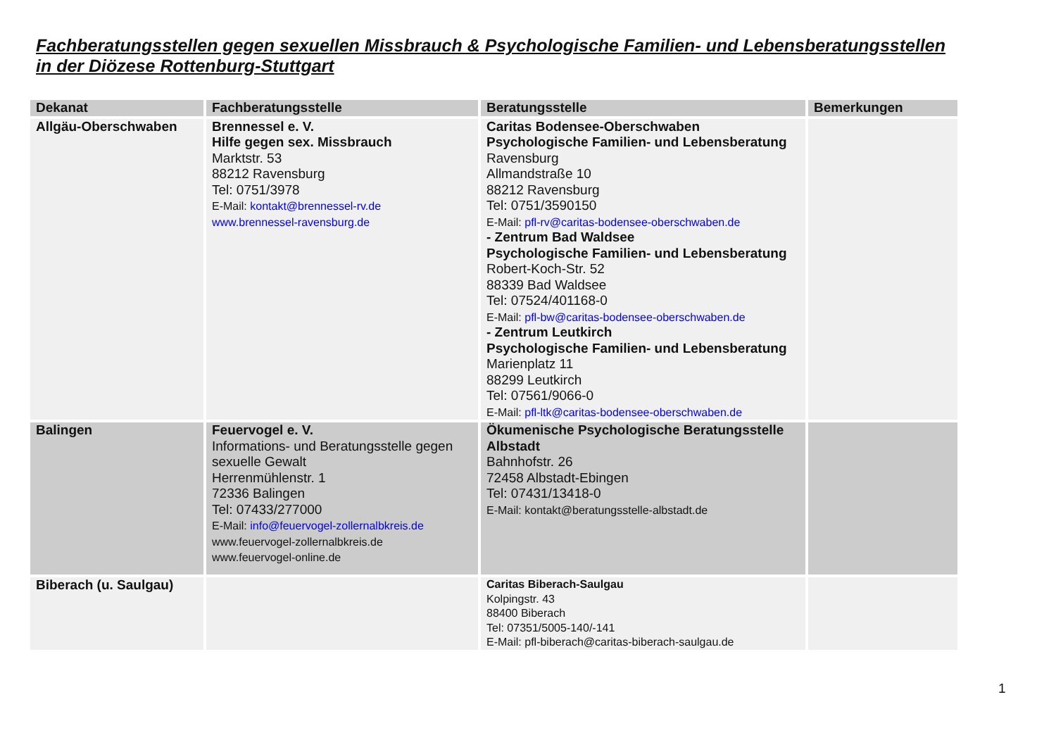Fachberatungsstellen gegen sexuellen Missbrauch & Psychologische Familien- und Lebensberatungsstellen
in der Diözese Rottenburg-Stuttgart
| Dekanat | Fachberatungsstelle | Beratungsstelle | Bemerkungen |
| --- | --- | --- | --- |
| Allgäu-Oberschwaben | Brennessel e. V. Hilfe gegen sex. Missbrauch Marktstr. 53 88212 Ravensburg Tel: 0751/3978 E-Mail: kontakt@brennessel-rv.de www.brennessel-ravensburg.de | Caritas Bodensee-Oberschwaben Psychologische Familien- und Lebensberatung Ravensburg Allmandstraße 10 88212 Ravensburg Tel: 0751/3590150 E-Mail: pfl-rv@caritas-bodensee-oberschwaben.de - Zentrum Bad Waldsee Psychologische Familien- und Lebensberatung Robert-Koch-Str. 52 88339 Bad Waldsee Tel: 07524/401168-0 E-Mail: pfl-bw@caritas-bodensee-oberschwaben.de - Zentrum Leutkirch Psychologische Familien- und Lebensberatung Marienplatz 11 88299 Leutkirch Tel: 07561/9066-0 E-Mail: pfl-ltk@caritas-bodensee-oberschwaben.de | |
| Balingen | Feuervogel e. V. Informations- und Beratungsstelle gegen sexuelle Gewalt Herrenmühlenstr. 1 72336 Balingen Tel: 07433/277000 E-Mail: info@feuervogel-zollernalbkreis.de www.feuervogel-zollernalbkreis.de www.feuervogel-online.de | Ökumenische Psychologische Beratungsstelle Albstadt Bahnhofstr. 26 72458 Albstadt-Ebingen Tel: 07431/13418-0 E-Mail: kontakt@beratungsstelle-albstadt.de | |
| Biberach (u. Saulgau) | | Caritas Biberach-Saulgau Kolpingstr. 43 88400 Biberach Tel: 07351/5005-140/-141 E-Mail: pfl-biberach@caritas-biberach-saulgau.de | |
1